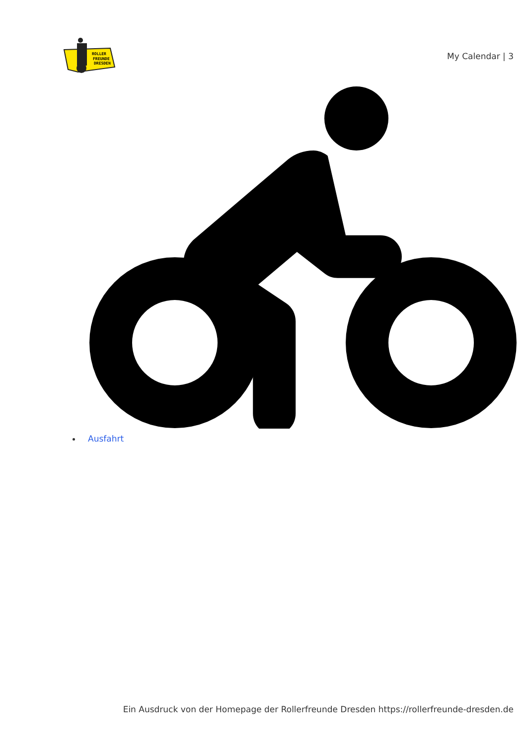ROLLER
FREUNDE
DRESDEN
My Calendar | 3
Ausfahrt
Ein Ausdruck von der Homepage der Rollerfreunde Dresden https://rollerfreunde-dresden.de